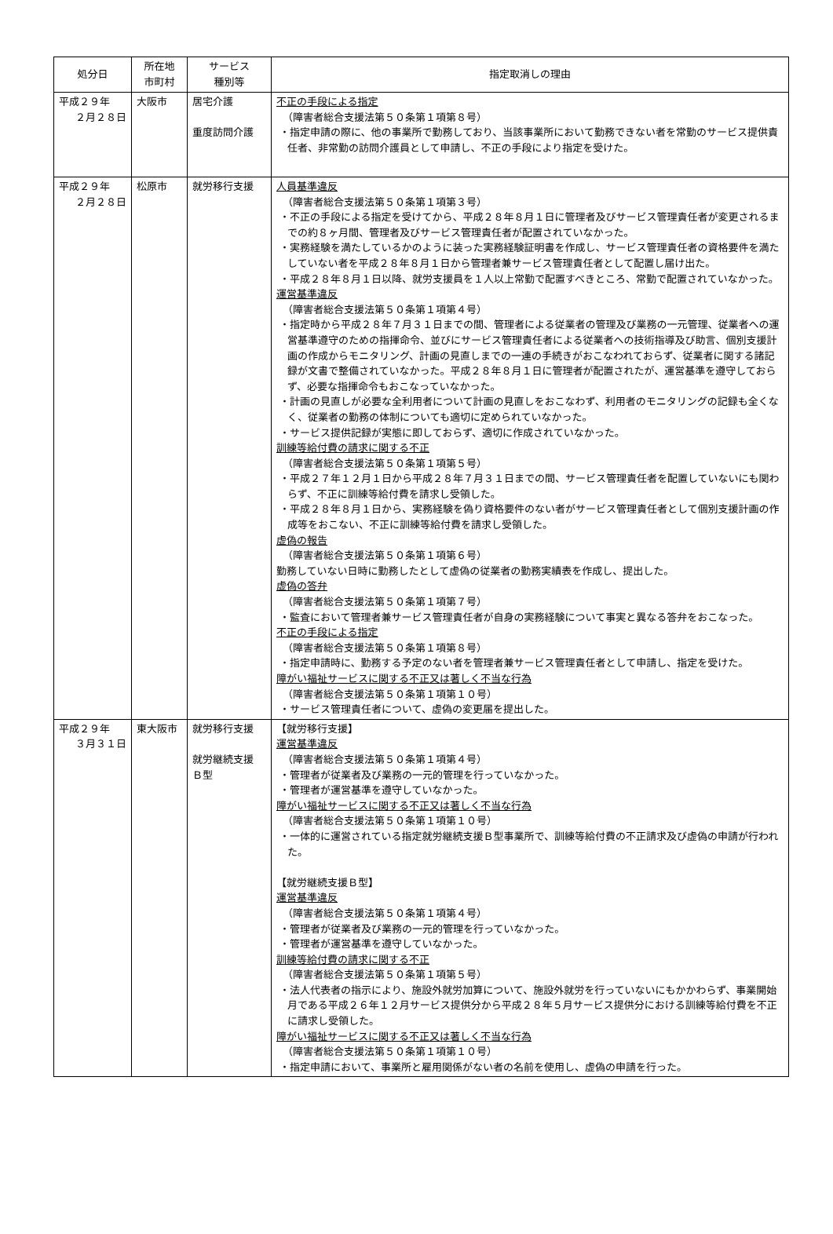| 処分日 | 所在地 市町村 | サービス 種別等 | 指定取消しの理由 |
| --- | --- | --- | --- |
| 平成２９年 ２月２８日 | 大阪市 | 居宅介護 重度訪問介護 | 不正の手段による指定 （障害者総合支援法第５０条第１項第８号） ・指定申請の際に、他の事業所で勤務しており、当該事業所において勤務できない者を常勤のサービス提供責任者、非常勤の訪問介護員として申請し、不正の手段により指定を受けた。 |
| 平成２９年 ２月２８日 | 松原市 | 就労移行支援 | 人員基準違反 （障害者総合支援法第５０条第１項第３号） ・不正の手段による指定を受けてから、平成２８年８月１日に管理者及びサービス管理責任者が変更されるまでの約８ヶ月間、管理者及びサービス管理責任者が配置されていなかった。 ・実務経験を満たしているかのように装った実務経験証明書を作成し、サービス管理責任者の資格要件を満たしていない者を平成２８年８月１日から管理者兼サービス管理責任者として配置し届け出た。 ・平成２８年８月１日以降、就労支援員を１人以上常勤で配置すべきところ、常勤で配置されていなかった。 運営基準違反 （障害者総合支援法第５０条第１項第４号） ・指定時から平成２８年７月３１日までの間、管理者による従業者の管理及び業務の一元管理、従業者への運営基準遵守のための指揮命令、並びにサービス管理責任者による従業者への技術指導及び助言、個別支援計画の作成からモニタリング、計画の見直しまでの一連の手続きがおこなわれておらず、従業者に関する諸記録が文書で整備されていなかった。平成２８年８月１日に管理者が配置されたが、運営基準を遵守しておらず、必要な指揮命令もおこなっていなかった。 ・計画の見直しが必要な全利用者について計画の見直しをおこなわず、利用者のモニタリングの記録も全くなく、従業者の勤務の体制についても適切に定められていなかった。 ・サービス提供記録が実態に即しておらず、適切に作成されていなかった。 訓練等給付費の請求に関する不正 （障害者総合支援法第５０条第１項第５号） ・平成２７年１２月１日から平成２８年７月３１日までの間、サービス管理責任者を配置していないにも関わらず、不正に訓練等給付費を請求し受領した。 ・平成２８年８月１日から、実務経験を偽り資格要件のない者がサービス管理責任者として個別支援計画の作成等をおこない、不正に訓練等給付費を請求し受領した。 虚偽の報告 （障害者総合支援法第５０条第１項第６号） 勤務していない日時に勤務したとして虚偽の従業者の勤務実績表を作成し、提出した。 虚偽の答弁 （障害者総合支援法第５０条第１項第７号） ・監査において管理者兼サービス管理責任者が自身の実務経験について事実と異なる答弁をおこなった。 不正の手段による指定 （障害者総合支援法第５０条第１項第８号） ・指定申請時に、勤務する予定のない者を管理者兼サービス管理責任者として申請し、指定を受けた。 障がい福祉サービスに関する不正又は著しく不当な行為 （障害者総合支援法第５０条第１項第１０号） ・サービス管理責任者について、虚偽の変更届を提出した。 |
| 平成２９年 ３月３１日 | 東大阪市 | 就労移行支援 就労継続支援 Ｂ型 | 【就労移行支援】 運営基準違反 （障害者総合支援法第５０条第１項第４号） ・管理者が従業者及び業務の一元的管理を行っていなかった。 ・管理者が運営基準を遵守していなかった。 障がい福祉サービスに関する不正又は著しく不当な行為 （障害者総合支援法第５０条第１項第１０号） ・一体的に運営されている指定就労継続支援Ｂ型事業所で、訓練等給付費の不正請求及び虚偽の申請が行われた。 【就労継続支援Ｂ型】 運営基準違反 （障害者総合支援法第５０条第１項第４号） ・管理者が従業者及び業務の一元的管理を行っていなかった。 ・管理者が運営基準を遵守していなかった。 訓練等給付費の請求に関する不正 （障害者総合支援法第５０条第１項第５号） ・法人代表者の指示により、施設外就労加算について、施設外就労を行っていないにもかかわらず、事業開始月である平成２６年１２月サービス提供分から平成２８年５月サービス提供分における訓練等給付費を不正に請求し受領した。 障がい福祉サービスに関する不正又は著しく不当な行為 （障害者総合支援法第５０条第１項第１０号） ・指定申請において、事業所と雇用関係がない者の名前を使用し、虚偽の申請を行った。 |